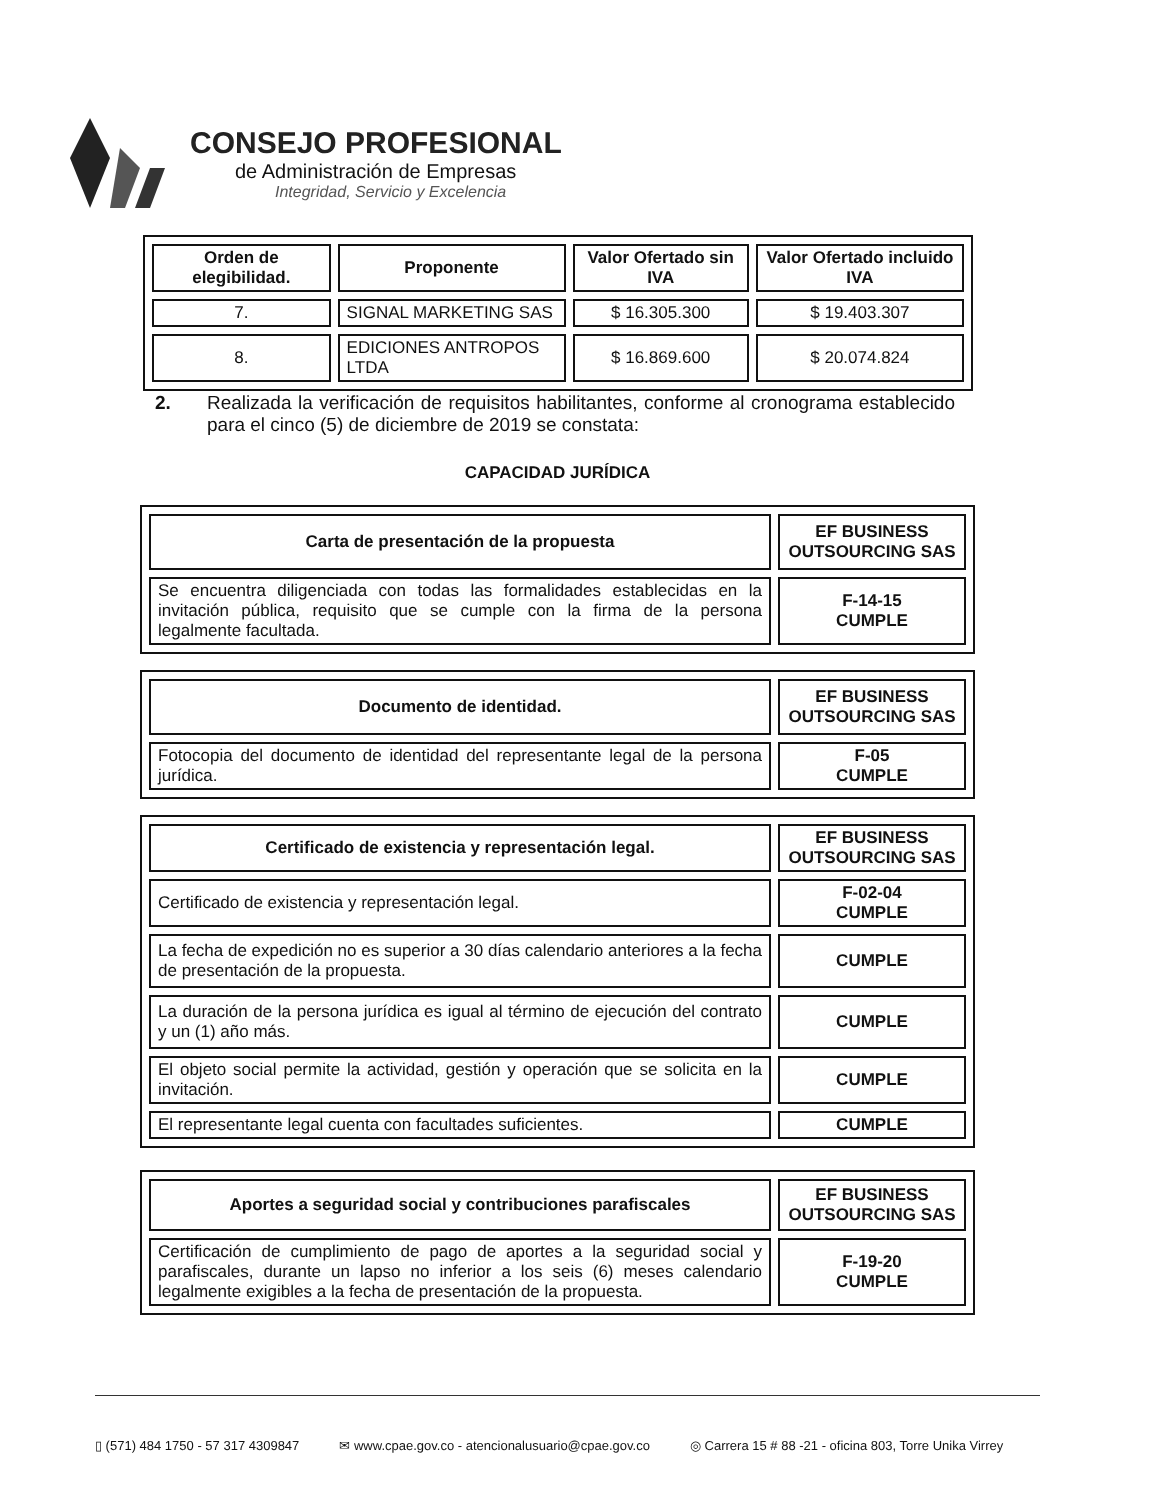CONSEJO PROFESIONAL
de Administración de Empresas
Integridad, Servicio y Excelencia
| Orden de elegibilidad. | Proponente | Valor Ofertado sin IVA | Valor Ofertado incluido IVA |
| --- | --- | --- | --- |
| 7. | SIGNAL MARKETING SAS | $ 16.305.300 | $ 19.403.307 |
| 8. | EDICIONES ANTROPOS LTDA | $ 16.869.600 | $ 20.074.824 |
2. Realizada la verificación de requisitos habilitantes, conforme al cronograma establecido para el cinco (5) de diciembre de 2019 se constata:
CAPACIDAD JURÍDICA
| Carta de presentación de la propuesta | EF BUSINESS OUTSOURCING SAS |
| --- | --- |
| Se encuentra diligenciada con todas las formalidades establecidas en la invitación pública, requisito que se cumple con la firma de la persona legalmente facultada. | F-14-15 CUMPLE |
| Documento de identidad. | EF BUSINESS OUTSOURCING SAS |
| --- | --- |
| Fotocopia del documento de identidad del representante legal de la persona jurídica. | F-05 CUMPLE |
| Certificado de existencia y representación legal. | EF BUSINESS OUTSOURCING SAS |
| --- | --- |
| Certificado de existencia y representación legal. | F-02-04 CUMPLE |
| La fecha de expedición no es superior a 30 días calendario anteriores a la fecha de presentación de la propuesta. | CUMPLE |
| La duración de la persona jurídica es igual al término de ejecución del contrato y un (1) año más. | CUMPLE |
| El objeto social permite la actividad, gestión y operación que se solicita en la invitación. | CUMPLE |
| El representante legal cuenta con facultades suficientes. | CUMPLE |
| Aportes a seguridad social y contribuciones parafiscales | EF BUSINESS OUTSOURCING SAS |
| --- | --- |
| Certificación de cumplimiento de pago de aportes a la seguridad social y parafiscales, durante un lapso no inferior a los seis (6) meses calendario legalmente exigibles a la fecha de presentación de la propuesta. | F-19-20 CUMPLE |
▯ (571) 484 1750 - 57 317 4309847 ✉ www.cpae.gov.co - atencionalusuario@cpae.gov.co ◎ Carrera 15 # 88 -21 - oficina 803, Torre Unika Virrey